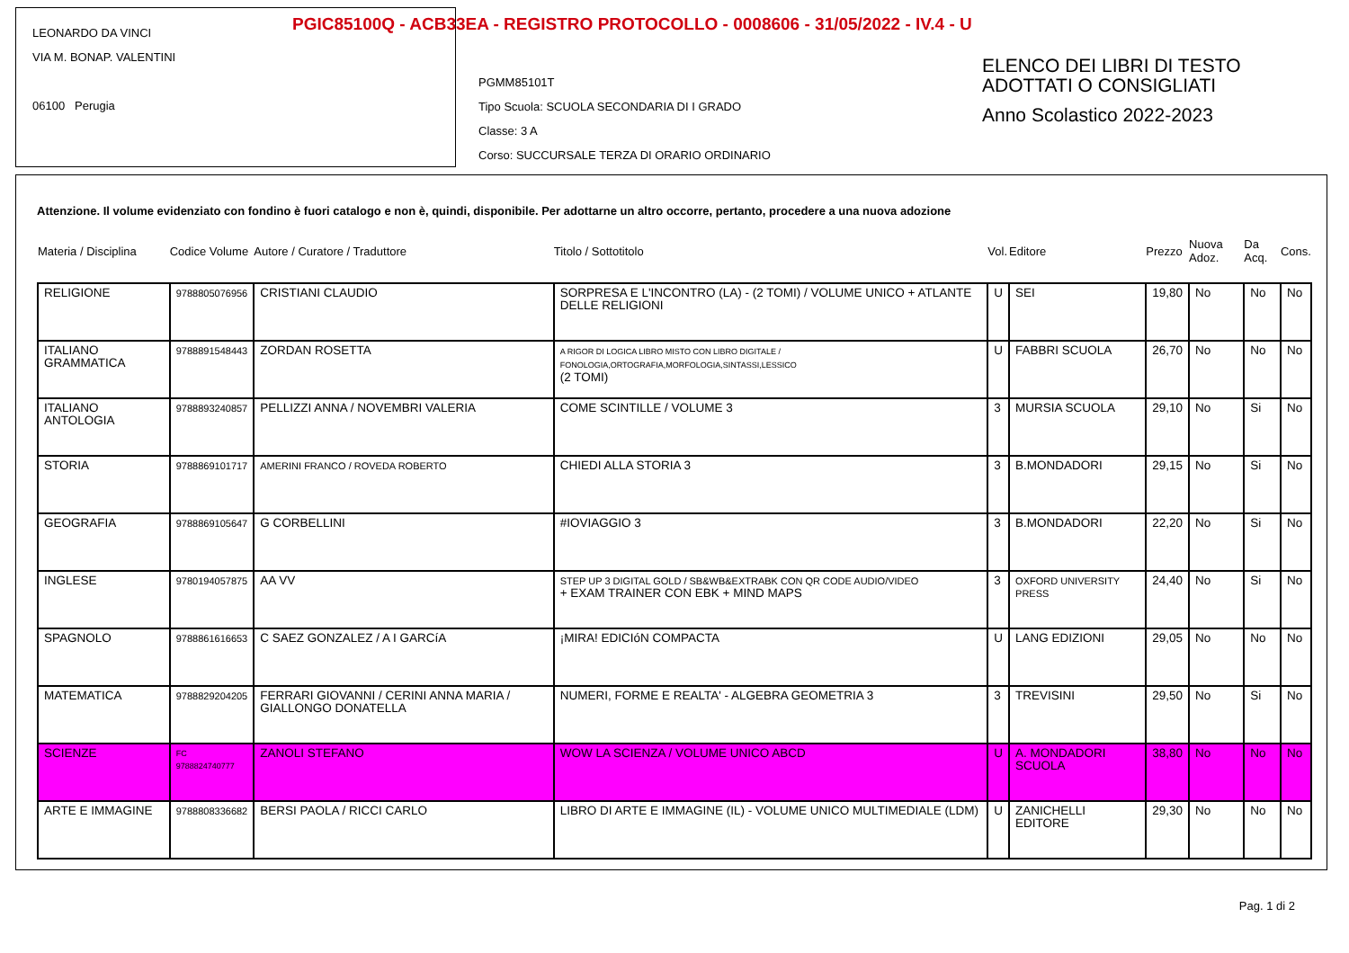PGIC85100Q - ACB33EA - REGISTRO PROTOCOLLO - 0008606 - 31/05/2022 - IV.4 - U
LEONARDO DA VINCI
VIA M. BONAP. VALENTINI
06100 Perugia
PGMM85101T
Tipo Scuola: SCUOLA SECONDARIA DI I GRADO
Classe: 3 A
Corso: SUCCURSALE TERZA DI ORARIO ORDINARIO
ELENCO DEI LIBRI DI TESTO
ADOTTATI O CONSIGLIATI
Anno Scolastico 2022-2023
Attenzione. Il volume evidenziato con fondino è fuori catalogo e non è, quindi, disponibile. Per adottarne un altro occorre, pertanto, procedere a una nuova adozione
| Materia / Disciplina | Codice Volume | Autore / Curatore / Traduttore | Titolo / Sottotitolo | Vol. | Editore | Prezzo | Nuova Adoz. | Da Acq. | Cons. |
| --- | --- | --- | --- | --- | --- | --- | --- | --- | --- |
| RELIGIONE | 9788805076956 | CRISTIANI CLAUDIO | SORPRESA E L'INCONTRO (LA) - (2 TOMI) / VOLUME UNICO + ATLANTE DELLE RELIGIONI | U | SEI | 19,80 | No | No | No |
| ITALIANO GRAMMATICA | 9788891548443 | ZORDAN ROSETTA | A RIGOR DI LOGICA LIBRO MISTO CON LIBRO DIGITALE / FONOLOGIA,ORTOGRAFIA,MORFOLOGIA,SINTASSI,LESSICO (2 TOMI) | U | FABBRI SCUOLA | 26,70 | No | No | No |
| ITALIANO ANTOLOGIA | 9788893240857 | PELLIZZI ANNA / NOVEMBRI VALERIA | COME SCINTILLE / VOLUME 3 | 3 | MURSIA SCUOLA | 29,10 | No | Si | No |
| STORIA | 9788869101717 | AMERINI FRANCO / ROVEDA ROBERTO | CHIEDI ALLA STORIA 3 | 3 | B.MONDADORI | 29,15 | No | Si | No |
| GEOGRAFIA | 9788869105647 | G CORBELLINI | #IOVIAGGIO 3 | 3 | B.MONDADORI | 22,20 | No | Si | No |
| INGLESE | 9780194057875 | AA VV | STEP UP 3 DIGITAL GOLD / SB&WB&EXTRABK CON QR CODE AUDIO/VIDEO + EXAM TRAINER CON EBK + MIND MAPS | 3 | OXFORD UNIVERSITY PRESS | 24,40 | No | Si | No |
| SPAGNOLO | 9788861616653 | C SAEZ GONZALEZ / A I GARCíA | ¡MIRA! EDICIóN COMPACTA | U | LANG EDIZIONI | 29,05 | No | No | No |
| MATEMATICA | 9788829204205 | FERRARI GIOVANNI / CERINI ANNA MARIA / GIALLONGO DONATELLA | NUMERI, FORME E REALTA' - ALGEBRA GEOMETRIA 3 | 3 | TREVISINI | 29,50 | No | Si | No |
| SCIENZE | FC 9788824740777 | ZANOLI STEFANO | WOW LA SCIENZA / VOLUME UNICO ABCD | U | A. MONDADORI SCUOLA | 38,80 | No | No | No |
| ARTE E IMMAGINE | 9788808336682 | BERSI PAOLA / RICCI CARLO | LIBRO DI ARTE E IMMAGINE (IL) - VOLUME UNICO MULTIMEDIALE (LDM) | U | ZANICHELLI EDITORE | 29,30 | No | No | No |
Pag. 1 di 2